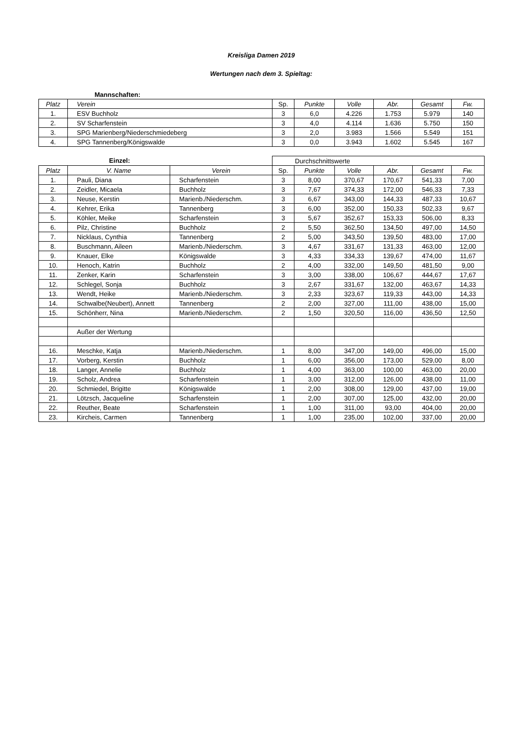Kreisliga Damen 2019
Wertungen nach dem 3. Spieltag:
| Mannschaften: | | | | | | | |
| Platz | Verein | Sp. | Punkte | Volle | Abr. | Gesamt | Fw. |
| 1. | ESV Buchholz | 3 | 6,0 | 4.226 | 1.753 | 5.979 | 140 |
| 2. | SV Scharfenstein | 3 | 4,0 | 4.114 | 1.636 | 5.750 | 150 |
| 3. | SPG Marienberg/Niederschmiedeberg | 3 | 2,0 | 3.983 | 1.566 | 5.549 | 151 |
| 4. | SPG Tannenberg/Königswalde | 3 | 0,0 | 3.943 | 1.602 | 5.545 | 167 |
| Einzel: | | | Durchschnittswerte | | | | | |
| Platz | V. Name | Verein | Sp. | Punkte | Volle | Abr. | Gesamt | Fw. |
| 1. | Pauli, Diana | Scharfenstein | 3 | 8,00 | 370,67 | 170,67 | 541,33 | 7,00 |
| 2. | Zeidler, Micaela | Buchholz | 3 | 7,67 | 374,33 | 172,00 | 546,33 | 7,33 |
| 3. | Neuse, Kerstin | Marienb./Niederschm. | 3 | 6,67 | 343,00 | 144,33 | 487,33 | 10,67 |
| 4. | Kehrer, Erika | Tannenberg | 3 | 6,00 | 352,00 | 150,33 | 502,33 | 9,67 |
| 5. | Köhler, Meike | Scharfenstein | 3 | 5,67 | 352,67 | 153,33 | 506,00 | 8,33 |
| 6. | Pilz, Christine | Buchholz | 2 | 5,50 | 362,50 | 134,50 | 497,00 | 14,50 |
| 7. | Nicklaus, Cynthia | Tannenberg | 2 | 5,00 | 343,50 | 139,50 | 483,00 | 17,00 |
| 8. | Buschmann, Aileen | Marienb./Niederschm. | 3 | 4,67 | 331,67 | 131,33 | 463,00 | 12,00 |
| 9. | Knauer, Elke | Königswalde | 3 | 4,33 | 334,33 | 139,67 | 474,00 | 11,67 |
| 10. | Henoch, Katrin | Buchholz | 2 | 4,00 | 332,00 | 149,50 | 481,50 | 9,00 |
| 11. | Zenker, Karin | Scharfenstein | 3 | 3,00 | 338,00 | 106,67 | 444,67 | 17,67 |
| 12. | Schlegel, Sonja | Buchholz | 3 | 2,67 | 331,67 | 132,00 | 463,67 | 14,33 |
| 13. | Wendt, Heike | Marienb./Niederschm. | 3 | 2,33 | 323,67 | 119,33 | 443,00 | 14,33 |
| 14. | Schwalbe(Neubert), Annett | Tannenberg | 2 | 2,00 | 327,00 | 111,00 | 438,00 | 15,00 |
| 15. | Schönherr, Nina | Marienb./Niederschm. | 2 | 1,50 | 320,50 | 116,00 | 436,50 | 12,50 |
| | Außer der Wertung | | | | | | | |
| 16. | Meschke, Katja | Marienb./Niederschm. | 1 | 8,00 | 347,00 | 149,00 | 496,00 | 15,00 |
| 17. | Vorberg, Kerstin | Buchholz | 1 | 6,00 | 356,00 | 173,00 | 529,00 | 8,00 |
| 18. | Langer, Annelie | Buchholz | 1 | 4,00 | 363,00 | 100,00 | 463,00 | 20,00 |
| 19. | Scholz, Andrea | Scharfenstein | 1 | 3,00 | 312,00 | 126,00 | 438,00 | 11,00 |
| 20. | Schmiedel, Brigitte | Königswalde | 1 | 2,00 | 308,00 | 129,00 | 437,00 | 19,00 |
| 21. | Lötzsch, Jacqueline | Scharfenstein | 1 | 2,00 | 307,00 | 125,00 | 432,00 | 20,00 |
| 22. | Reuther, Beate | Scharfenstein | 1 | 1,00 | 311,00 | 93,00 | 404,00 | 20,00 |
| 23. | Kircheis, Carmen | Tannenberg | 1 | 1,00 | 235,00 | 102,00 | 337,00 | 20,00 |